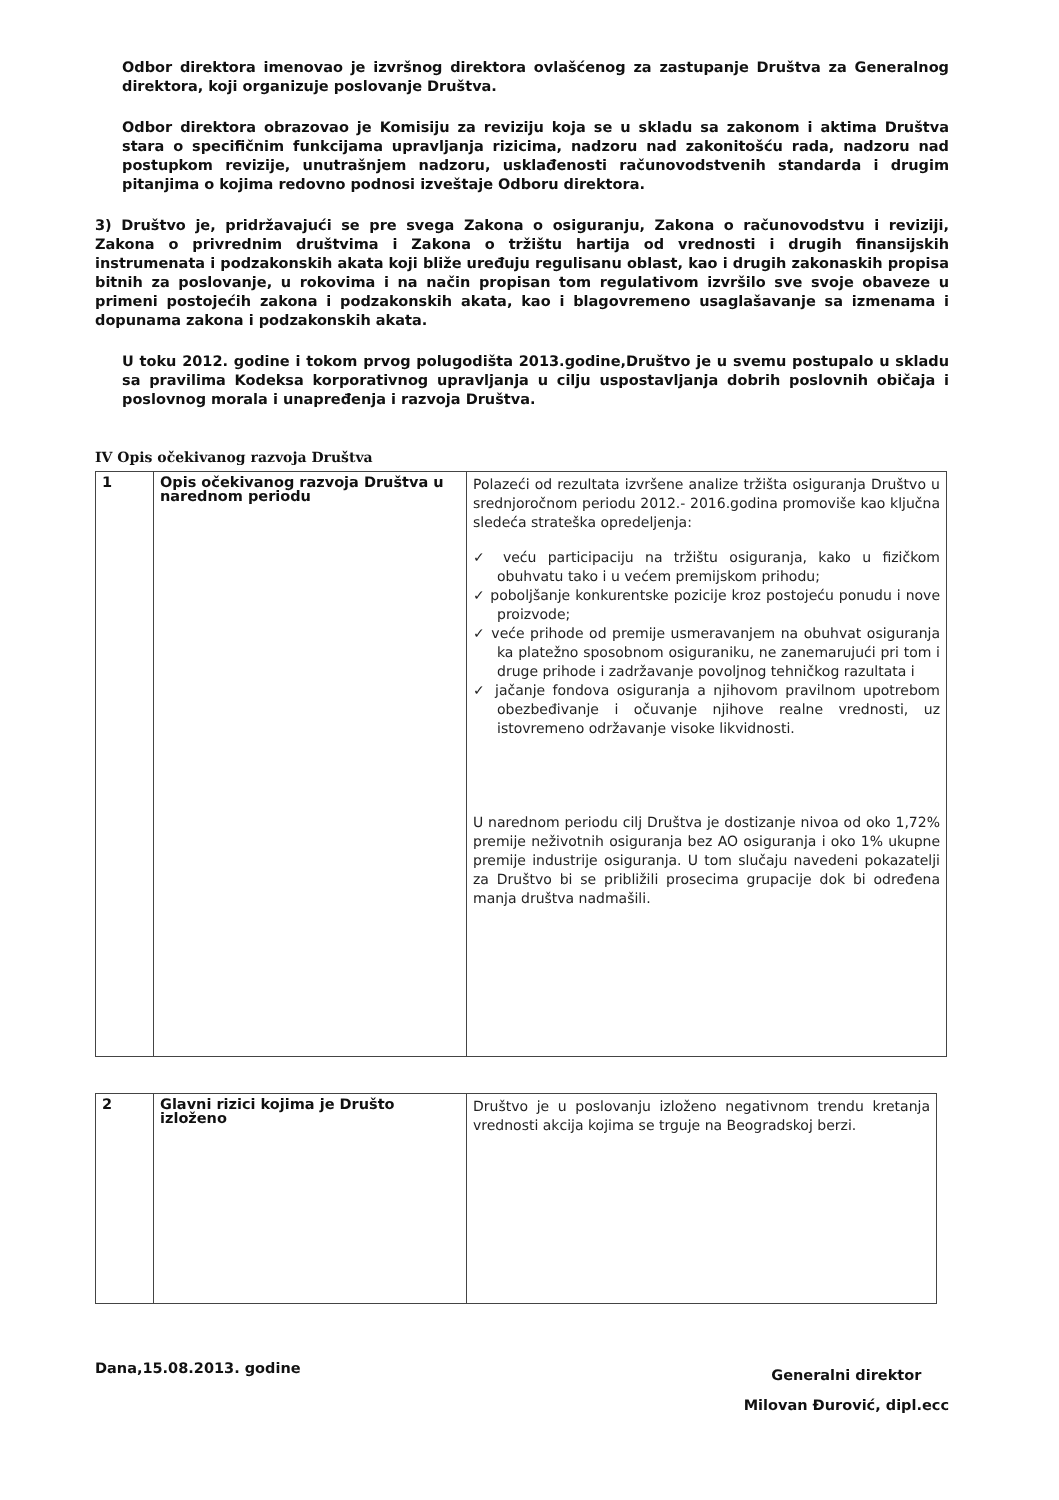Odbor direktora imenovao je izvršnog direktora ovlašćenog za zastupanje Društva za Generalnog direktora, koji organizuje poslovanje Društva.
Odbor direktora obrazovao je Komisiju za reviziju koja se u skladu sa zakonom i aktima Društva stara o specifičnim funkcijama upravljanja rizicima, nadzoru nad zakonitošću rada, nadzoru nad postupkom revizije, unutrašnjem nadzoru, usklađenosti računovodstvenih standarda i drugim pitanjima o kojima redovno podnosi izveštaje Odboru direktora.
3) Društvo je, pridržavajući se pre svega Zakona o osiguranju, Zakona o računovodstvu i reviziji, Zakona o privrednim društvima i Zakona o tržištu hartija od vrednosti i drugih finansijskih instrumenata i podzakonskih akata koji bliže uređuju regulisanu oblast, kao i drugih zakonaskih propisa bitnih za poslovanje, u rokovima i na način propisan tom regulativom izvršilo sve svoje obaveze u primeni postojećih zakona i podzakonskih akata, kao i blagovremeno usaglašavanje sa izmenama i dopunama zakona i podzakonskih akata.
U toku 2012. godine i tokom prvog polugodišta 2013.godine,Društvo je u svemu postupalo u skladu sa pravilima Kodeksa korporativnog upravljanja u cilju uspostavljanja dobrih poslovnih običaja i poslovnog morala i unapređenja i razvoja Društva.
IV Opis očekivanog razvoja Društva
| 1 | Opis očekivanog razvoja Društva u narednom periodu | Polazeći od rezultata izvršene analize tržišta osiguranja Društvo u srednjoročnom periodu 2012.- 2016.godina promoviše kao ključna sledeća strateška opredeljenja: ✓ veću participaciju na tržištu osiguranja, kako u fizičkom obuhvatu tako i u većem premijskom prihodu; ✓ poboljšanje konkurentske pozicije kroz postojeću ponudu i nove proizvode; ✓ veće prihode od premije usmeravanjem na obuhvat osiguranja ka platežno sposobnom osiguraniku, ne zanemarujući pri tom i druge prihode i zadržavanje povoljnog tehničkog razultata i ✓ jačanje fondova osiguranja a njihovom pravilnom upotrebom obezbeđivanje i očuvanje njihove realne vrednosti, uz istovremeno održavanje visoke likvidnosti. U narednom periodu cilj Društva je dostizanje nivoa od oko 1,72% premije neživotnih osiguranja bez AO osiguranja i oko 1% ukupne premije industrije osiguranja. U tom slučaju navedeni pokazatelji za Društvo bi se približili prosecima grupacije dok bi određena manja društva nadmašili. |
| 2 | Glavni rizici kojima je Društo izloženo | Društvo je u poslovanju izloženo negativnom trendu kretanja vrednosti akcija kojima se trguje na Beogradskoj berzi. |
Dana,15.08.2013. godine
Generalni direktor
Milovan Đurović, dipl.ecc